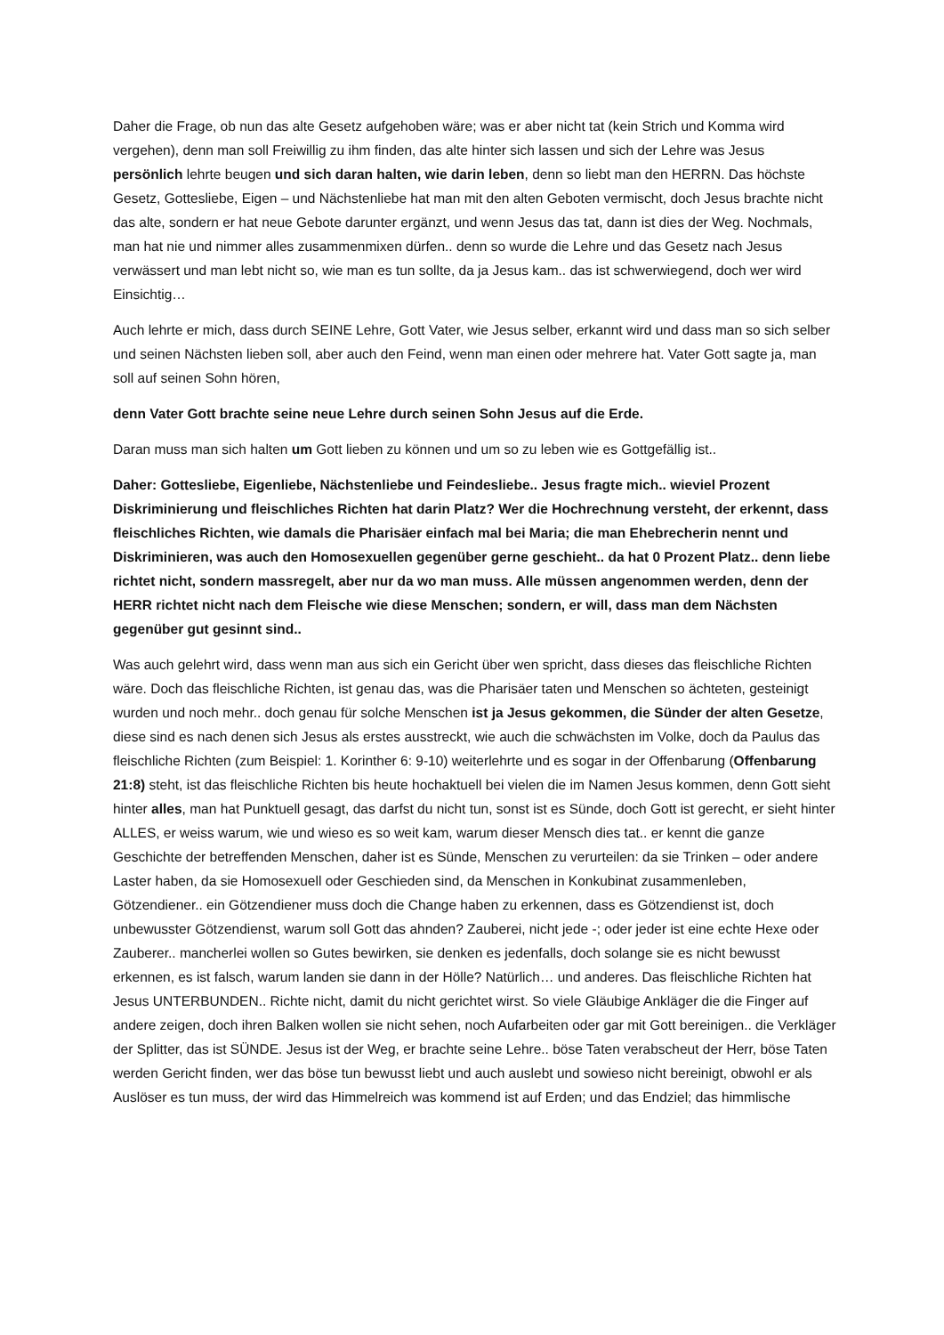Daher die Frage, ob nun das alte Gesetz aufgehoben wäre; was er aber nicht tat (kein Strich und Komma wird vergehen), denn man soll Freiwillig zu ihm finden, das alte hinter sich lassen und sich der Lehre was Jesus persönlich lehrte beugen und sich daran halten, wie darin leben, denn so liebt man den HERRN. Das höchste Gesetz, Gottesliebe, Eigen – und Nächstenliebe hat man mit den alten Geboten vermischt, doch Jesus brachte nicht das alte, sondern er hat neue Gebote darunter ergänzt, und wenn Jesus das tat, dann ist dies der Weg. Nochmals, man hat nie und nimmer alles zusammenmixen dürfen.. denn so wurde die Lehre und das Gesetz nach Jesus verwässert und man lebt nicht so, wie man es tun sollte, da ja Jesus kam.. das ist schwerwiegend, doch wer wird Einsichtig…
Auch lehrte er mich, dass durch SEINE Lehre, Gott Vater, wie Jesus selber, erkannt wird und dass man so sich selber und seinen Nächsten lieben soll, aber auch den Feind, wenn man einen oder mehrere hat. Vater Gott sagte ja, man soll auf seinen Sohn hören,
denn Vater Gott brachte seine neue Lehre durch seinen Sohn Jesus auf die Erde.
Daran muss man sich halten um Gott lieben zu können und um so zu leben wie es Gottgefällig ist..
Daher: Gottesliebe, Eigenliebe, Nächstenliebe und Feindesliebe.. Jesus fragte mich.. wieviel Prozent Diskriminierung und fleischliches Richten hat darin Platz? Wer die Hochrechnung versteht, der erkennt, dass fleischliches Richten, wie damals die Pharisäer einfach mal bei Maria; die man Ehebrecherin nennt und Diskriminieren, was auch den Homosexuellen gegenüber gerne geschieht.. da hat 0 Prozent Platz.. denn liebe richtet nicht, sondern massregelt, aber nur da wo man muss. Alle müssen angenommen werden, denn der HERR richtet nicht nach dem Fleische wie diese Menschen; sondern, er will, dass man dem Nächsten gegenüber gut gesinnt sind..
Was auch gelehrt wird, dass wenn man aus sich ein Gericht über wen spricht, dass dieses das fleischliche Richten wäre. Doch das fleischliche Richten, ist genau das, was die Pharisäer taten und Menschen so ächteten, gesteinigt wurden und noch mehr.. doch genau für solche Menschen ist ja Jesus gekommen, die Sünder der alten Gesetze, diese sind es nach denen sich Jesus als erstes ausstreckt, wie auch die schwächsten im Volke, doch da Paulus das fleischliche Richten (zum Beispiel: 1. Korinther 6: 9-10) weiterlehrte und es sogar in der Offenbarung (Offenbarung 21:8) steht, ist das fleischliche Richten bis heute hochaktuell bei vielen die im Namen Jesus kommen, denn Gott sieht hinter alles, man hat Punktuell gesagt, das darfst du nicht tun, sonst ist es Sünde, doch Gott ist gerecht, er sieht hinter ALLES, er weiss warum, wie und wieso es so weit kam, warum dieser Mensch dies tat.. er kennt die ganze Geschichte der betreffenden Menschen, daher ist es Sünde, Menschen zu verurteilen: da sie Trinken – oder andere Laster haben, da sie Homosexuell oder Geschieden sind, da Menschen in Konkubinat zusammenleben, Götzendiener.. ein Götzendiener muss doch die Change haben zu erkennen, dass es Götzendienst ist, doch unbewusster Götzendienst, warum soll Gott das ahnden? Zauberei, nicht jede -; oder jeder ist eine echte Hexe oder Zauberer.. mancherlei wollen so Gutes bewirken, sie denken es jedenfalls, doch solange sie es nicht bewusst erkennen, es ist falsch, warum landen sie dann in der Hölle? Natürlich… und anderes. Das fleischliche Richten hat Jesus UNTERBUNDEN.. Richte nicht, damit du nicht gerichtet wirst. So viele Gläubige Ankläger die die Finger auf andere zeigen, doch ihren Balken wollen sie nicht sehen, noch Aufarbeiten oder gar mit Gott bereinigen.. die Verkläger der Splitter, das ist SÜNDE. Jesus ist der Weg, er brachte seine Lehre.. böse Taten verabscheut der Herr, böse Taten werden Gericht finden, wer das böse tun bewusst liebt und auch auslebt und sowieso nicht bereinigt, obwohl er als Auslöser es tun muss, der wird das Himmelreich was kommend ist auf Erden; und das Endziel; das himmlische